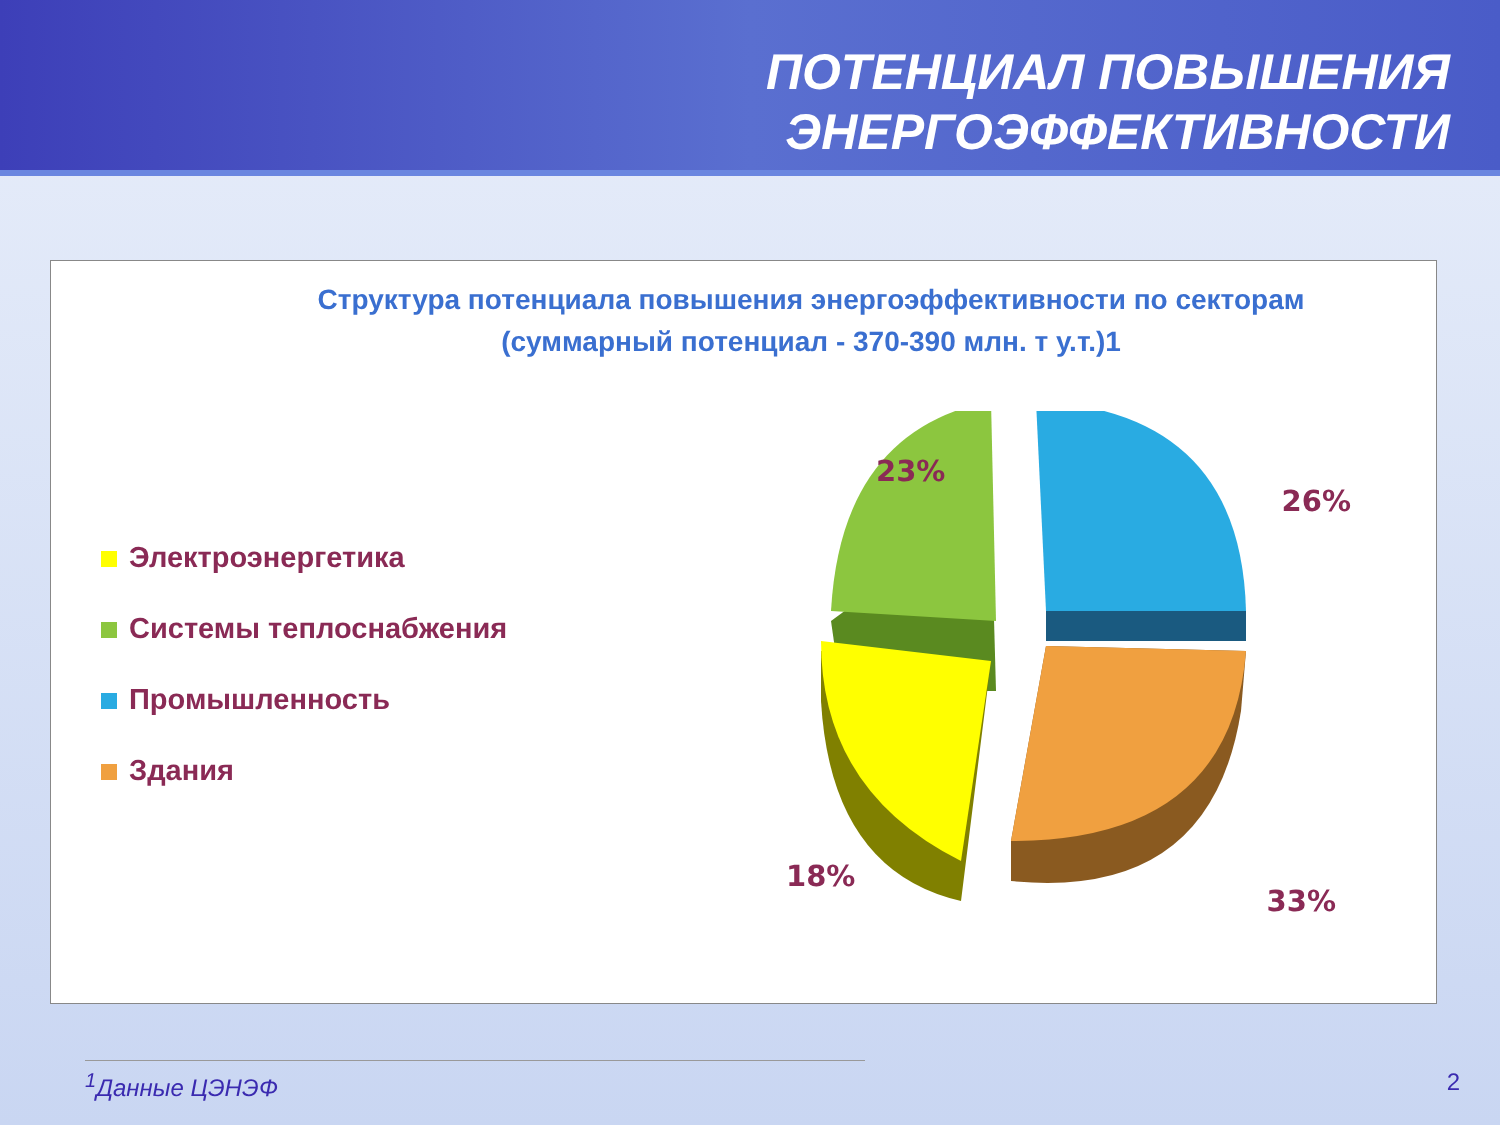ПОТЕНЦИАЛ ПОВЫШЕНИЯ
ЭНЕРГОЭФФЕКТИВНОСТИ
Структура потенциала повышения энергоэффективности по секторам (суммарный потенциал - 370-390 млн. т у.т.)1
Электроэнергетика
Системы теплоснабжения
Промышленность
Здания
23%
26%
18%
33%
<sup>1</sup> Данные ЦЭНЭФ 2